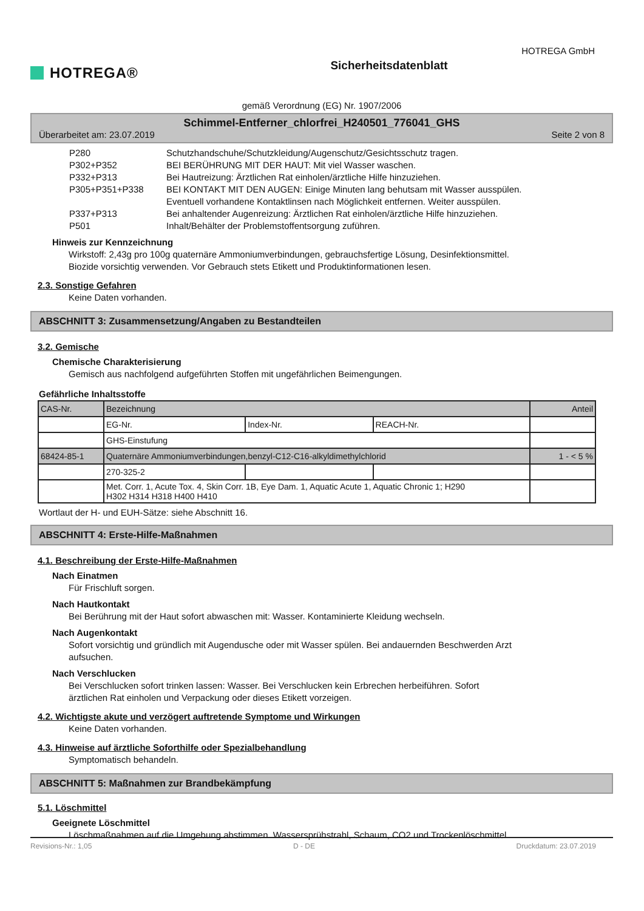HOTREGA®
Sicherheitsdatenblatt
HOTREGA GmbH
gemäß Verordnung (EG) Nr. 1907/2006
Schimmel-Entferner_chlorfrei_H240501_776041_GHS
Überarbeitet am: 23.07.2019 Seite 2 von 8
P280 Schutzhandschuhe/Schutzkleidung/Augenschutz/Gesichtsschutz tragen.
P302+P352 BEI BERÜHRUNG MIT DER HAUT: Mit viel Wasser waschen.
P332+P313 Bei Hautreizung: Ärztlichen Rat einholen/ärztliche Hilfe hinzuziehen.
P305+P351+P338 BEI KONTAKT MIT DEN AUGEN: Einige Minuten lang behutsam mit Wasser ausspülen.
Eventuell vorhandene Kontaktlinsen nach Möglichkeit entfernen. Weiter ausspülen.
P337+P313 Bei anhaltender Augenreizung: Ärztlichen Rat einholen/ärztliche Hilfe hinzuziehen.
P501 Inhalt/Behälter der Problemstoffentsorgung zuführen.
Hinweis zur Kennzeichnung
Wirkstoff: 2,43g pro 100g quaternäre Ammoniumverbindungen, gebrauchsfertige Lösung, Desinfektionsmittel.
Biozide vorsichtig verwenden. Vor Gebrauch stets Etikett und Produktinformationen lesen.
2.3. Sonstige Gefahren
Keine Daten vorhanden.
ABSCHNITT 3: Zusammensetzung/Angaben zu Bestandteilen
3.2. Gemische
Chemische Charakterisierung
Gemisch aus nachfolgend aufgeführten Stoffen mit ungefährlichen Beimengungen.
Gefährliche Inhaltsstoffe
| CAS-Nr. | Bezeichnung | | | Anteil |
| | EG-Nr. | Index-Nr. | REACH-Nr. | |
| | GHS-Einstufung | | | |
| 68424-85-1 | Quaternäre Ammoniumverbindungen,benzyl-C12-C16-alkyldimethylchlorid | | | 1 - < 5 % |
| | 270-325-2 | | | |
| | Met. Corr. 1, Acute Tox. 4, Skin Corr. 1B, Eye Dam. 1, Aquatic Acute 1, Aquatic Chronic 1; H290 H302 H314 H318 H400 H410 | | | |
Wortlaut der H- und EUH-Sätze: siehe Abschnitt 16.
ABSCHNITT 4: Erste-Hilfe-Maßnahmen
4.1. Beschreibung der Erste-Hilfe-Maßnahmen
Nach Einatmen
Für Frischluft sorgen.
Nach Hautkontakt
Bei Berührung mit der Haut sofort abwaschen mit: Wasser. Kontaminierte Kleidung wechseln.
Nach Augenkontakt
Sofort vorsichtig und gründlich mit Augendusche oder mit Wasser spülen. Bei andauernden Beschwerden Arzt
aufsuchen.
Nach Verschlucken
Bei Verschlucken sofort trinken lassen: Wasser. Bei Verschlucken kein Erbrechen herbeiführen. Sofort
ärztlichen Rat einholen und Verpackung oder dieses Etikett vorzeigen.
4.2. Wichtigste akute und verzögert auftretende Symptome und Wirkungen
Keine Daten vorhanden.
4.3. Hinweise auf ärztliche Soforthilfe oder Spezialbehandlung
Symptomatisch behandeln.
ABSCHNITT 5: Maßnahmen zur Brandbekämpfung
5.1. Löschmittel
Geeignete Löschmittel
Löschmaßnahmen auf die Umgebung abstimmen. Wassersprühstrahl, Schaum, CO2 und Trockenlöschmittel.
Revisions-Nr.: 1,05 D - DE Druckdatum: 23.07.2019